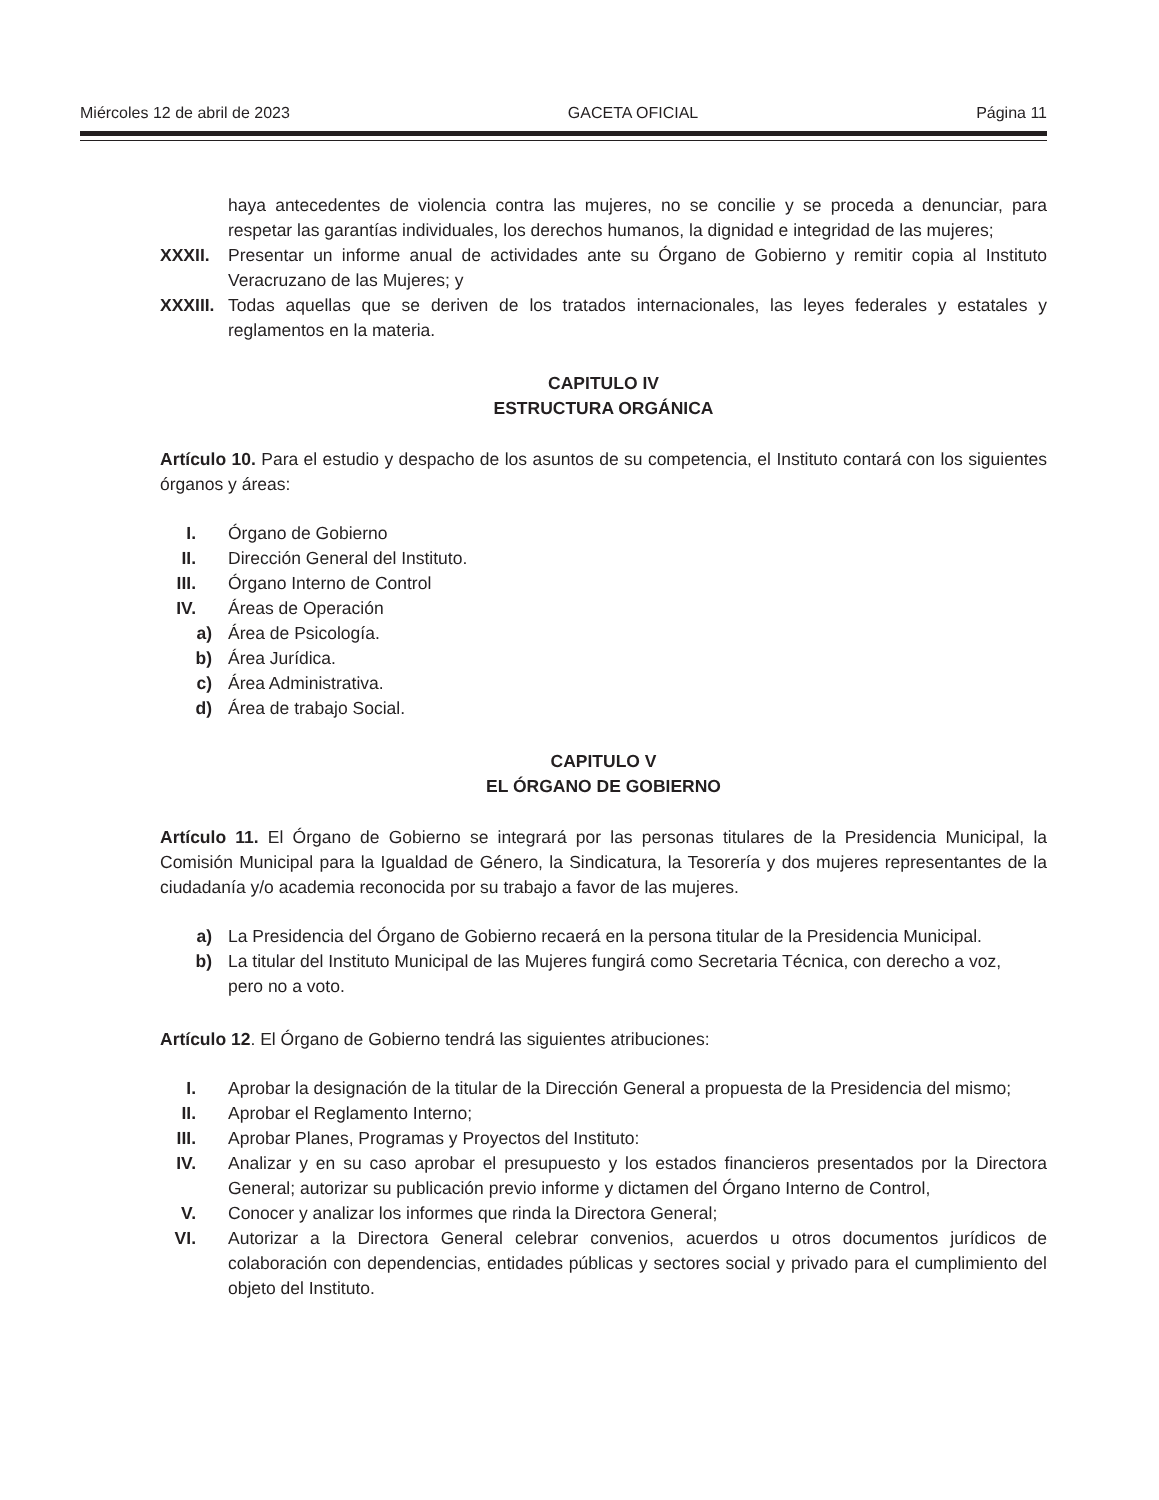Miércoles 12 de abril de 2023 GACETA OFICIAL Página 11
haya antecedentes de violencia contra las mujeres, no se concilie y se proceda a denunciar, para respetar las garantías individuales, los derechos humanos, la dignidad e integridad de las mujeres;
XXXII. Presentar un informe anual de actividades ante su Órgano de Gobierno y remitir copia al Instituto Veracruzano de las Mujeres; y
XXXIII. Todas aquellas que se deriven de los tratados internacionales, las leyes federales y estatales y reglamentos en la materia.
CAPITULO IV
ESTRUCTURA ORGÁNICA
Artículo 10. Para el estudio y despacho de los asuntos de su competencia, el Instituto contará con los siguientes órganos y áreas:
I. Órgano de Gobierno
II. Dirección General del Instituto.
III. Órgano Interno de Control
IV. Áreas de Operación
a) Área de Psicología.
b) Área Jurídica.
c) Área Administrativa.
d) Área de trabajo Social.
CAPITULO V
EL ÓRGANO DE GOBIERNO
Artículo 11. El Órgano de Gobierno se integrará por las personas titulares de la Presidencia Municipal, la Comisión Municipal para la Igualdad de Género, la Sindicatura, la Tesorería y dos mujeres representantes de la ciudadanía y/o academia reconocida por su trabajo a favor de las mujeres.
a) La Presidencia del Órgano de Gobierno recaerá en la persona titular de la Presidencia Municipal.
b) La titular del Instituto Municipal de las Mujeres fungirá como Secretaria Técnica, con derecho a voz, pero no a voto.
Artículo 12. El Órgano de Gobierno tendrá las siguientes atribuciones:
I. Aprobar la designación de la titular de la Dirección General a propuesta de la Presidencia del mismo;
II. Aprobar el Reglamento Interno;
III. Aprobar Planes, Programas y Proyectos del Instituto:
IV. Analizar y en su caso aprobar el presupuesto y los estados financieros presentados por la Directora General; autorizar su publicación previo informe y dictamen del Órgano Interno de Control,
V. Conocer y analizar los informes que rinda la Directora General;
VI. Autorizar a la Directora General celebrar convenios, acuerdos u otros documentos jurídicos de colaboración con dependencias, entidades públicas y sectores social y privado para el cumplimiento del objeto del Instituto.